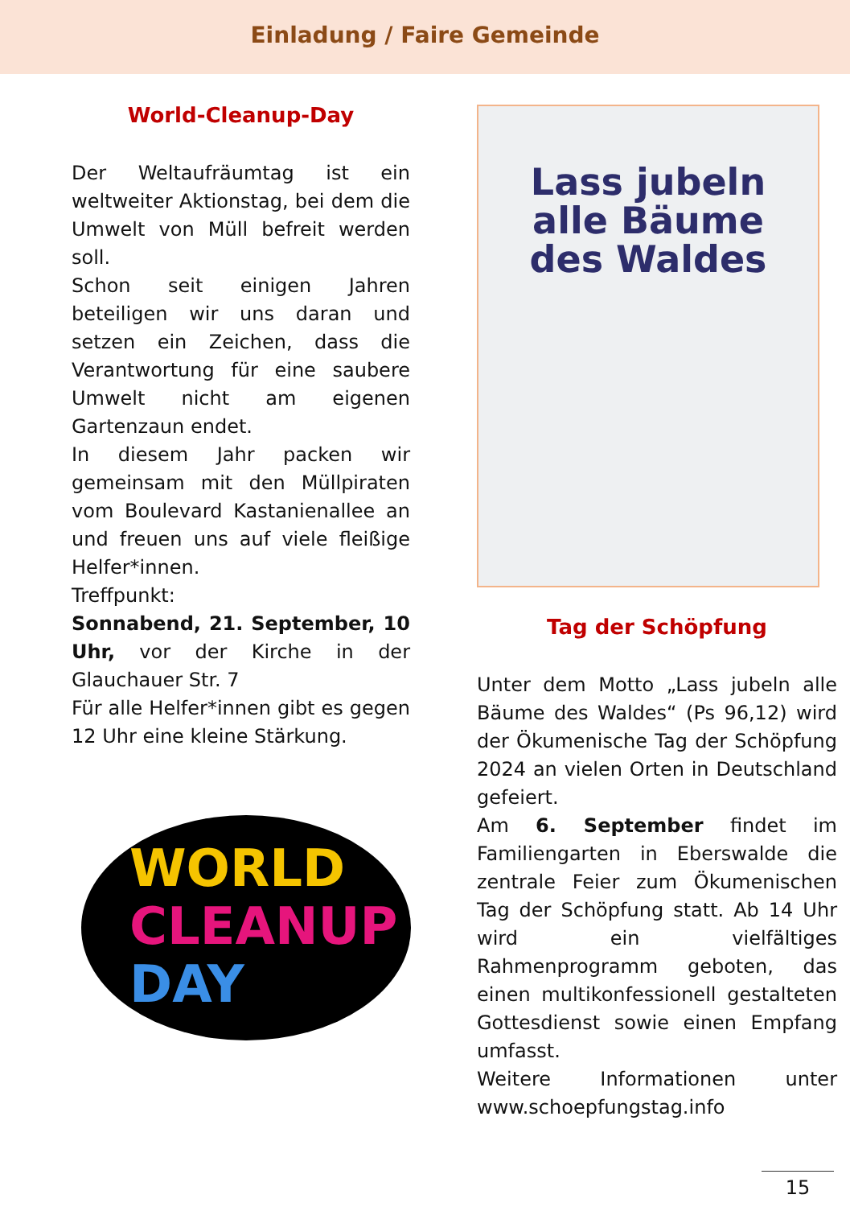Einladung / Faire Gemeinde
World-Cleanup-Day
Der Weltaufräumtag ist ein weltweiter Aktionstag, bei dem die Umwelt von Müll befreit werden soll.
Schon seit einigen Jahren beteiligen wir uns daran und setzen ein Zeichen, dass die Verantwortung für eine saubere Umwelt nicht am eigenen Gartenzaun endet.
In diesem Jahr packen wir gemeinsam mit den Müllpiraten vom Boulevard Kastanienallee an und freuen uns auf viele fleißige Helfer*innen.
Treffpunkt:
Sonnabend, 21. September, 10 Uhr, vor der Kirche in der Glauchauer Str. 7
Für alle Helfer*innen gibt es gegen 12 Uhr eine kleine Stärkung.
WORLD
CLEANUP
DAY
Lass jubeln
alle Bäume
des Waldes
Tag der Schöpfung
Unter dem Motto „Lass jubeln alle Bäume des Waldes“ (Ps 96,12) wird der Ökumenische Tag der Schöpfung 2024 an vielen Orten in Deutschland gefeiert.
Am 6. September findet im Familiengarten in Eberswalde die zentrale Feier zum Ökumenischen Tag der Schöpfung statt. Ab 14 Uhr wird ein vielfältiges Rahmenprogramm geboten, das einen multikonfessionell gestalteten Gottesdienst sowie einen Empfang umfasst.
Weitere Informationen unter www.schoepfungstag.info
15